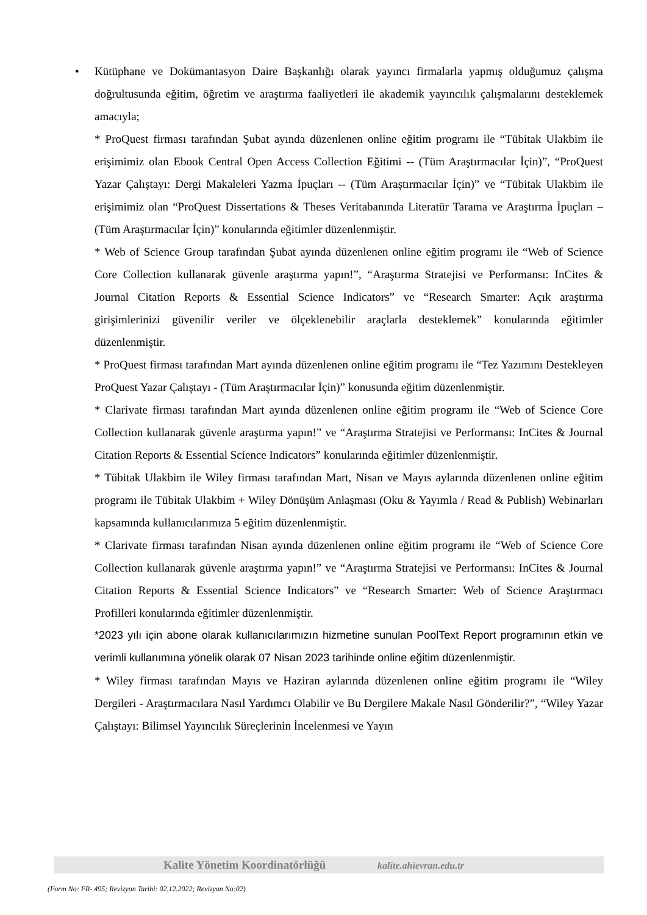•
Kütüphane ve Dokümantasyon Daire Başkanlığı olarak yayıncı firmalarla yapmış olduğumuz çalışma doğrultusunda eğitim, öğretim ve araştırma faaliyetleri ile akademik yayıncılık çalışmalarını desteklemek amacıyla;
* ProQuest firması tarafından Şubat ayında düzenlenen online eğitim programı ile “Tübitak Ulakbim ile erişimimiz olan Ebook Central Open Access Collection Eğitimi -- (Tüm Araştırmacılar İçin)”, “ProQuest Yazar Çalıştayı: Dergi Makaleleri Yazma İpuçları -- (Tüm Araştırmacılar İçin)” ve “Tübitak Ulakbim ile erişimimiz olan “ProQuest Dissertations & Theses Veritabanında Literatür Tarama ve Araştırma İpuçları – (Tüm Araştırmacılar İçin)” konularında eğitimler düzenlenmiştir.
* Web of Science Group tarafından Şubat ayında düzenlenen online eğitim programı ile “Web of Science Core Collection kullanarak güvenle araştırma yapın!”, “Araştırma Stratejisi ve Performansı: InCites & Journal Citation Reports & Essential Science Indicators” ve “Research Smarter: Açık araştırma girişimlerinizi güvenilir veriler ve ölçeklenebilir araçlarla desteklemek” konularında eğitimler düzenlenmiştir.
* ProQuest firması tarafından Mart ayında düzenlenen online eğitim programı ile “Tez Yazımını Destekleyen ProQuest Yazar Çalıştayı - (Tüm Araştırmacılar İçin)” konusunda eğitim düzenlenmiştir.
* Clarivate firması tarafından Mart ayında düzenlenen online eğitim programı ile “Web of Science Core Collection kullanarak güvenle araştırma yapın!” ve “Araştırma Stratejisi ve Performansı: InCites & Journal Citation Reports & Essential Science Indicators” konularında eğitimler düzenlenmiştir.
* Tübitak Ulakbim ile Wiley firması tarafından Mart, Nisan ve Mayıs aylarında düzenlenen online eğitim programı ile Tübitak Ulakbim + Wiley Dönüşüm Anlaşması (Oku & Yayımla / Read & Publish) Webinarları kapsamında kullanıcılarımıza 5 eğitim düzenlenmiştir.
* Clarivate firması tarafından Nisan ayında düzenlenen online eğitim programı ile “Web of Science Core Collection kullanarak güvenle araştırma yapın!” ve “Araştırma Stratejisi ve Performansı: InCites & Journal Citation Reports & Essential Science Indicators” ve “Research Smarter: Web of Science Araştırmacı Profilleri konularında eğitimler düzenlenmiştir.
*2023 yılı için abone olarak kullanıcılarımızın hizmetine sunulan PoolText Report programının etkin ve verimli kullanımına yönelik olarak 07 Nisan 2023 tarihinde online eğitim düzenlenmiştir.
* Wiley firması tarafından Mayıs ve Haziran aylarında düzenlenen online eğitim programı ile “Wiley Dergileri - Araştırmacılara Nasıl Yardımcı Olabilir ve Bu Dergilere Makale Nasıl Gönderilir?”, “Wiley Yazar Çalıştayı: Bilimsel Yayıncılık Süreçlerinin İncelenmesi ve Yayın
Kalite Yönetim Koordinatörlüğü kalite.ahievran.edu.tr
(Form No: FR- 495; Revizyon Tarihi: 02.12.2022; Revizyon No:02)